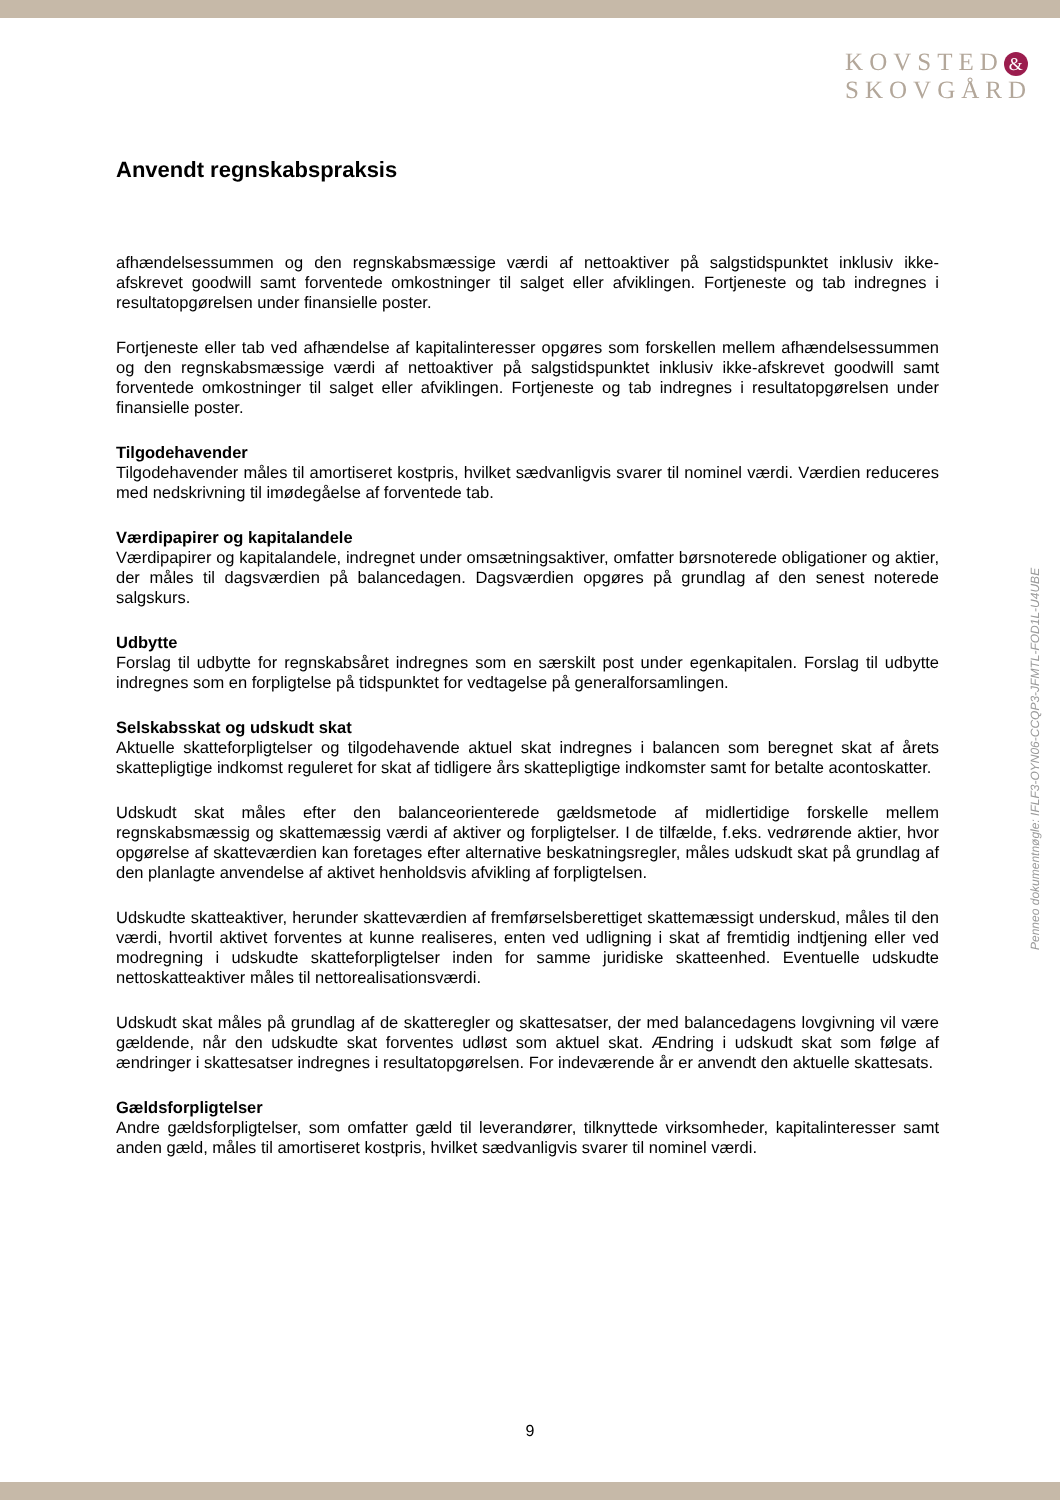KOVSTED &
SKOVGÅRD
Anvendt regnskabspraksis
afhændelsessummen og den regnskabsmæssige værdi af nettoaktiver på salgstidspunktet inklusiv ikke-afskrevet goodwill samt forventede omkostninger til salget eller afviklingen. Fortjeneste og tab indregnes i resultatopgørelsen under finansielle poster.
Fortjeneste eller tab ved afhændelse af kapitalinteresser opgøres som forskellen mellem afhændelsessummen og den regnskabsmæssige værdi af nettoaktiver på salgstidspunktet inklusiv ikke-afskrevet goodwill samt forventede omkostninger til salget eller afviklingen. Fortjeneste og tab indregnes i resultatopgørelsen under finansielle poster.
Tilgodehavender
Tilgodehavender måles til amortiseret kostpris, hvilket sædvanligvis svarer til nominel værdi. Værdien reduceres med nedskrivning til imødegåelse af forventede tab.
Værdipapirer og kapitalandele
Værdipapirer og kapitalandele, indregnet under omsætningsaktiver, omfatter børsnoterede obligationer og aktier, der måles til dagsværdien på balancedagen. Dagsværdien opgøres på grundlag af den senest noterede salgskurs.
Udbytte
Forslag til udbytte for regnskabsåret indregnes som en særskilt post under egenkapitalen. Forslag til udbytte indregnes som en forpligtelse på tidspunktet for vedtagelse på generalforsamlingen.
Selskabsskat og udskudt skat
Aktuelle skatteforpligtelser og tilgodehavende aktuel skat indregnes i balancen som beregnet skat af årets skattepligtige indkomst reguleret for skat af tidligere års skattepligtige indkomster samt for betalte acontoskatter.
Udskudt skat måles efter den balanceorienterede gældsmetode af midlertidige forskelle mellem regnskabsmæssig og skattemæssig værdi af aktiver og forpligtelser. I de tilfælde, f.eks. vedrørende aktier, hvor opgørelse af skatteværdien kan foretages efter alternative beskatningsregler, måles udskudt skat på grundlag af den planlagte anvendelse af aktivet henholdsvis afvikling af forpligtelsen.
Udskudte skatteaktiver, herunder skatteværdien af fremførselsberettiget skattemæssigt underskud, måles til den værdi, hvortil aktivet forventes at kunne realiseres, enten ved udligning i skat af fremtidig indtjening eller ved modregning i udskudte skatteforpligtelser inden for samme juridiske skatteenhed. Eventuelle udskudte nettoskatteaktiver måles til nettorealisationsværdi.
Udskudt skat måles på grundlag af de skatteregler og skattesatser, der med balancedagens lovgivning vil være gældende, når den udskudte skat forventes udløst som aktuel skat. Ændring i udskudt skat som følge af ændringer i skattesatser indregnes i resultatopgørelsen. For indeværende år er anvendt den aktuelle skattesats.
Gældsforpligtelser
Andre gældsforpligtelser, som omfatter gæld til leverandører, tilknyttede virksomheder, kapitalinteresser samt anden gæld, måles til amortiseret kostpris, hvilket sædvanligvis svarer til nominel værdi.
Penneo dokumentnøgle: IFLF3-OYN06-CCQP3-JFMTL-FOD1L-U4UBE
9